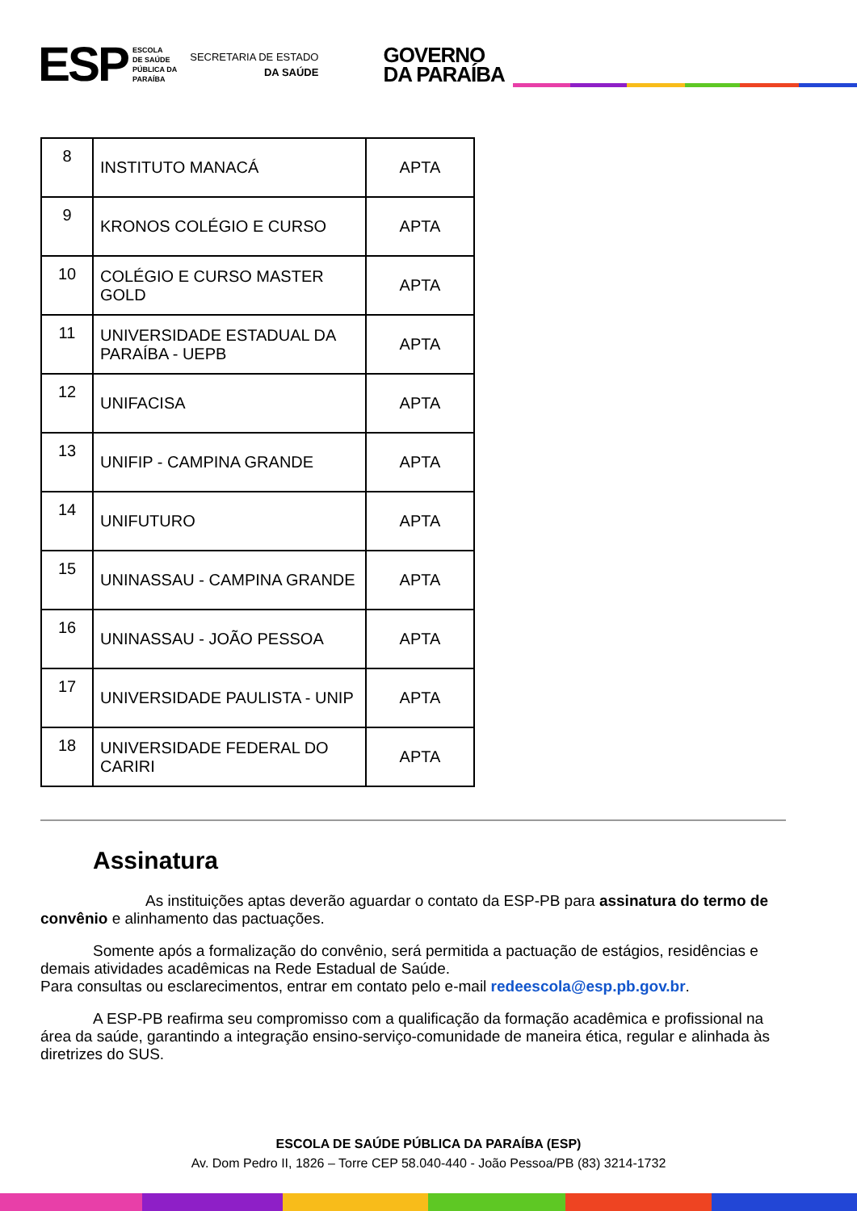ESP
ESCOLA
DE SAÚDE
PÚBLICA DA
PARAÍBA
SECRETARIA DE ESTADO
DA SAÚDE
GOVERNO
DA PARAÍBA
| 8 | INSTITUTO MANACÁ | APTA |
| 9 | KRONOS COLÉGIO E CURSO | APTA |
| 10 | COLÉGIO E CURSO MASTER GOLD | APTA |
| 11 | UNIVERSIDADE ESTADUAL DA PARAÍBA - UEPB | APTA |
| 12 | UNIFACISA | APTA |
| 13 | UNIFIP - CAMPINA GRANDE | APTA |
| 14 | UNIFUTURO | APTA |
| 15 | UNINASSAU - CAMPINA GRANDE | APTA |
| 16 | UNINASSAU - JOÃO PESSOA | APTA |
| 17 | UNIVERSIDADE PAULISTA - UNIP | APTA |
| 18 | UNIVERSIDADE FEDERAL DO CARIRI | APTA |
Assinatura
As instituições aptas deverão aguardar o contato da ESP-PB para assinatura do termo de convênio e alinhamento das pactuações.
Somente após a formalização do convênio, será permitida a pactuação de estágios, residências e demais atividades acadêmicas na Rede Estadual de Saúde.
Para consultas ou esclarecimentos, entrar em contato pelo e-mail redeescola@esp.pb.gov.br.
A ESP-PB reafirma seu compromisso com a qualificação da formação acadêmica e profissional na área da saúde, garantindo a integração ensino-serviço-comunidade de maneira ética, regular e alinhada às diretrizes do SUS.
ESCOLA DE SAÚDE PÚBLICA DA PARAÍBA (ESP)
Av. Dom Pedro II, 1826 – Torre CEP 58.040-440 - João Pessoa/PB (83) 3214-1732